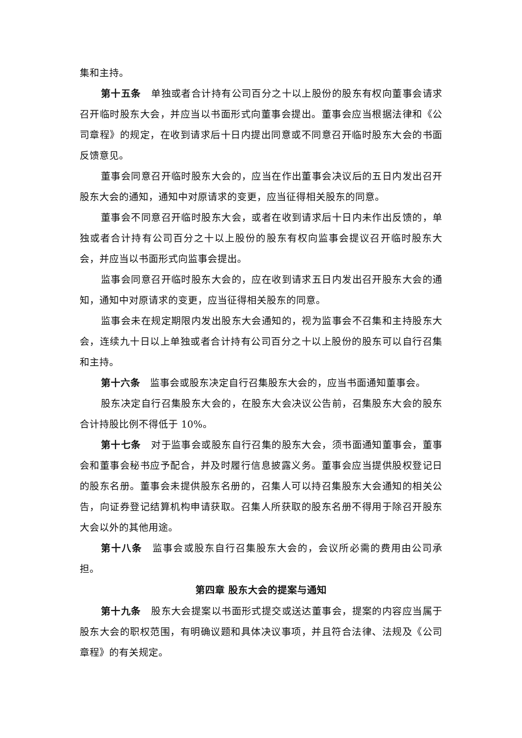集和主持。
第十五条　单独或者合计持有公司百分之十以上股份的股东有权向董事会请求召开临时股东大会，并应当以书面形式向董事会提出。董事会应当根据法律和《公司章程》的规定，在收到请求后十日内提出同意或不同意召开临时股东大会的书面反馈意见。
董事会同意召开临时股东大会的，应当在作出董事会决议后的五日内发出召开股东大会的通知，通知中对原请求的变更，应当征得相关股东的同意。
董事会不同意召开临时股东大会，或者在收到请求后十日内未作出反馈的，单独或者合计持有公司百分之十以上股份的股东有权向监事会提议召开临时股东大会，并应当以书面形式向监事会提出。
监事会同意召开临时股东大会的，应在收到请求五日内发出召开股东大会的通知，通知中对原请求的变更，应当征得相关股东的同意。
监事会未在规定期限内发出股东大会通知的，视为监事会不召集和主持股东大会，连续九十日以上单独或者合计持有公司百分之十以上股份的股东可以自行召集和主持。
第十六条　监事会或股东决定自行召集股东大会的，应当书面通知董事会。
股东决定自行召集股东大会的，在股东大会决议公告前，召集股东大会的股东合计持股比例不得低于 10%。
第十七条　对于监事会或股东自行召集的股东大会，须书面通知董事会，董事会和董事会秘书应予配合，并及时履行信息披露义务。董事会应当提供股权登记日的股东名册。董事会未提供股东名册的，召集人可以持召集股东大会通知的相关公告，向证券登记结算机构申请获取。召集人所获取的股东名册不得用于除召开股东大会以外的其他用途。
第十八条　监事会或股东自行召集股东大会的，会议所必需的费用由公司承担。
第四章 股东大会的提案与通知
第十九条　股东大会提案以书面形式提交或送达董事会，提案的内容应当属于股东大会的职权范围，有明确议题和具体决议事项，并且符合法律、法规及《公司章程》的有关规定。